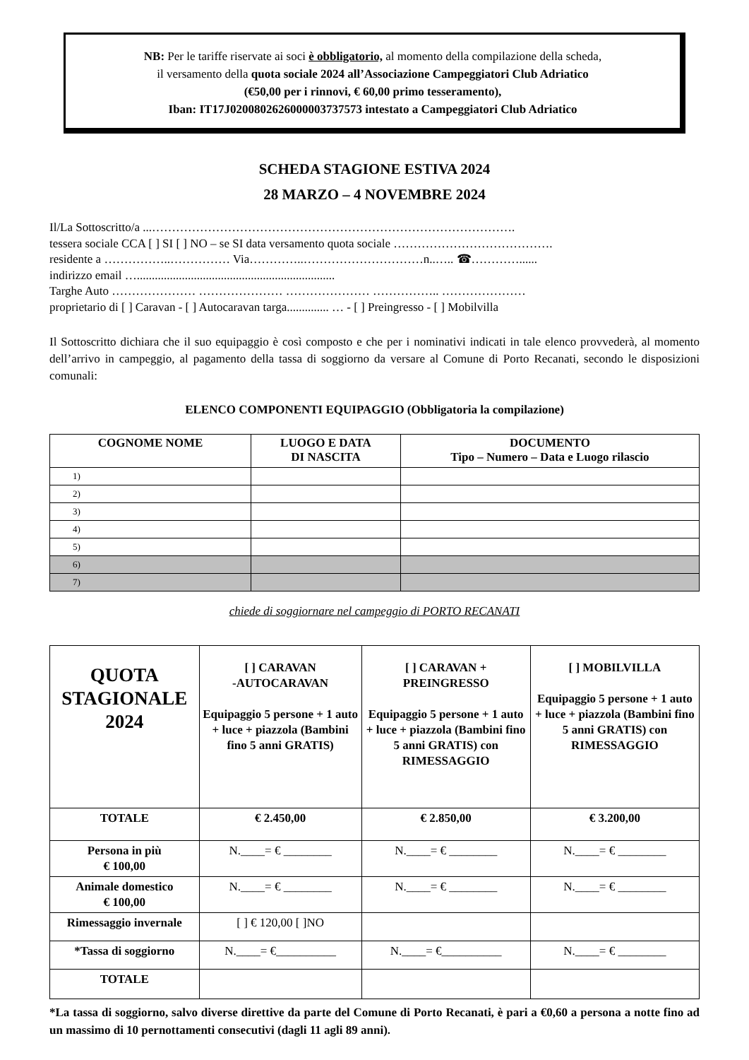NB: Per le tariffe riservate ai soci è obbligatorio, al momento della compilazione della scheda,
il versamento della quota sociale 2024 all’Associazione Campeggiatori Club Adriatico
(€50,00 per i rinnovi, € 60,00 primo tesseramento),
Iban: IT17J0200802626000003737573 intestato a Campeggiatori Club Adriatico
SCHEDA STAGIONE ESTIVA 2024
28 MARZO – 4 NOVEMBRE 2024
Il/La Sottoscritto/a ...……………………………………………………………………………….
tessera sociale CCA [ ] SI [ ] NO – se SI data versamento quota sociale ………………………………….
residente a ……………..…………… Via…………..…………………………n..….. ☎…………......
indirizzo email …..................................................................
Targhe Auto ………………… ………………… ………………… …………….. …………………
proprietario di [ ] Caravan - [ ] Autocaravan targa.............. … - [ ] Preingresso - [ ] Mobilvilla
Il Sottoscritto dichiara che il suo equipaggio è così composto e che per i nominativi indicati in tale elenco provvederà, al momento dell’arrivo in campeggio, al pagamento della tassa di soggiorno da versare al Comune di Porto Recanati, secondo le disposizioni comunali:
ELENCO COMPONENTI EQUIPAGGIO (Obbligatoria la compilazione)
| COGNOME NOME | LUOGO E DATA DI NASCITA | DOCUMENTO Tipo – Numero – Data e Luogo rilascio |
| --- | --- | --- |
| 1) | | |
| 2) | | |
| 3) | | |
| 4) | | |
| 5) | | |
| 6) | | |
| 7) | | |
chiede di soggiornare nel campeggio di PORTO RECANATI
| QUOTA STAGIONALE 2024 | [ ] CARAVAN -AUTOCARAVAN Equipaggio 5 persone + 1 auto + luce + piazzola (Bambini fino 5 anni GRATIS) | [ ] CARAVAN + PREINGRESSO Equipaggio 5 persone + 1 auto + luce + piazzola (Bambini fino 5 anni GRATIS) con RIMESSAGGIO | [ ] MOBILVILLA Equipaggio 5 persone + 1 auto + luce + piazzola (Bambini fino 5 anni GRATIS) con RIMESSAGGIO |
| TOTALE | € 2.450,00 | € 2.850,00 | € 3.200,00 |
| Persona in più € 100,00 | N.____= € ________ | N.____= € ________ | N.____= € ________ |
| Animale domestico € 100,00 | N.____= € ________ | N.____= € ________ | N.____= € ________ |
| Rimessaggio invernale | [ ] € 120,00 [ ]NO | | |
| *Tassa di soggiorno | N.____= €__________ | N.____= €__________ | N.____= € ________ |
| TOTALE | | | |
*La tassa di soggiorno, salvo diverse direttive da parte del Comune di Porto Recanati, è pari a €0,60 a persona a notte fino ad un massimo di 10 pernottamenti consecutivi (dagli 11 agli 89 anni).